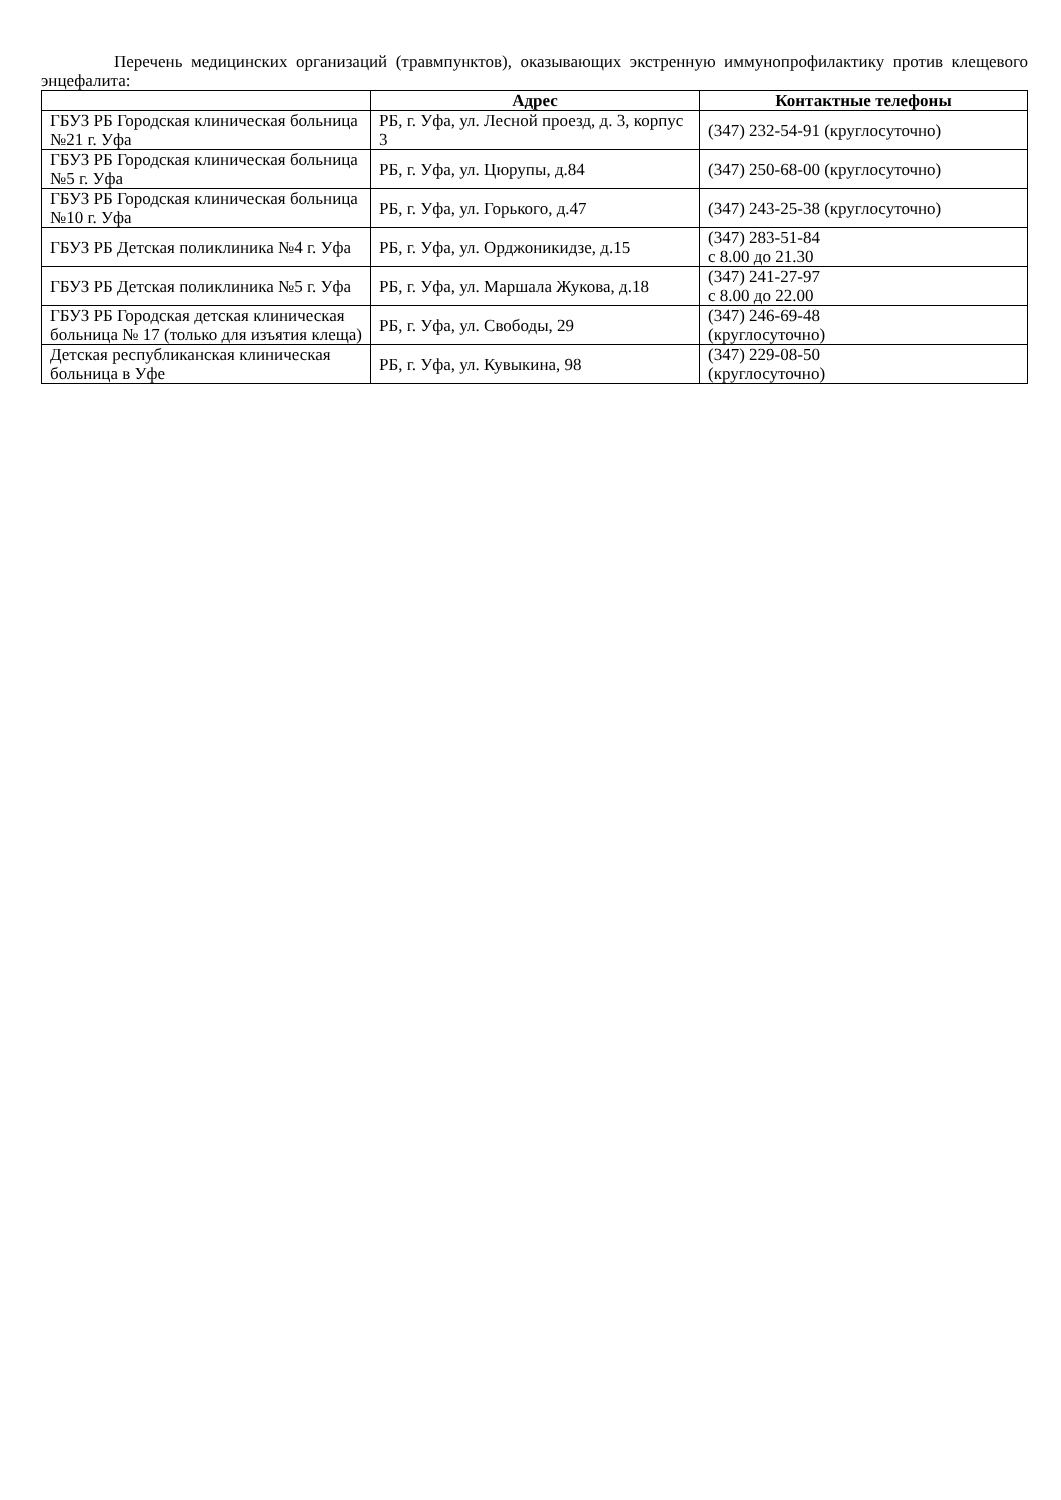Перечень медицинских организаций (травмпунктов), оказывающих экстренную иммунопрофилактику против клещевого энцефалита:
| | Адрес | Контактные телефоны |
| --- | --- | --- |
| ГБУЗ РБ Городская клиническая больница №21 г. Уфа | РБ, г. Уфа, ул. Лесной проезд, д. 3, корпус 3 | (347) 232-54-91 (круглосуточно) |
| ГБУЗ РБ Городская клиническая больница №5 г. Уфа | РБ, г. Уфа, ул. Цюрупы, д.84 | (347) 250-68-00 (круглосуточно) |
| ГБУЗ РБ Городская клиническая больница №10 г. Уфа | РБ, г. Уфа, ул. Горького, д.47 | (347) 243-25-38 (круглосуточно) |
| ГБУЗ РБ Детская поликлиника №4 г. Уфа | РБ, г. Уфа, ул. Орджоникидзе, д.15 | (347) 283-51-84 с 8.00 до 21.30 |
| ГБУЗ РБ Детская поликлиника №5 г. Уфа | РБ, г. Уфа, ул. Маршала Жукова, д.18 | (347) 241-27-97 с 8.00 до 22.00 |
| ГБУЗ РБ Городская детская клиническая больница № 17 (только для изъятия клеща) | РБ, г. Уфа, ул. Свободы, 29 | (347) 246-69-48 (круглосуточно) |
| Детская республиканская клиническая больница в Уфе | РБ, г. Уфа, ул. Кувыкина, 98 | (347) 229-08-50 (круглосуточно) |